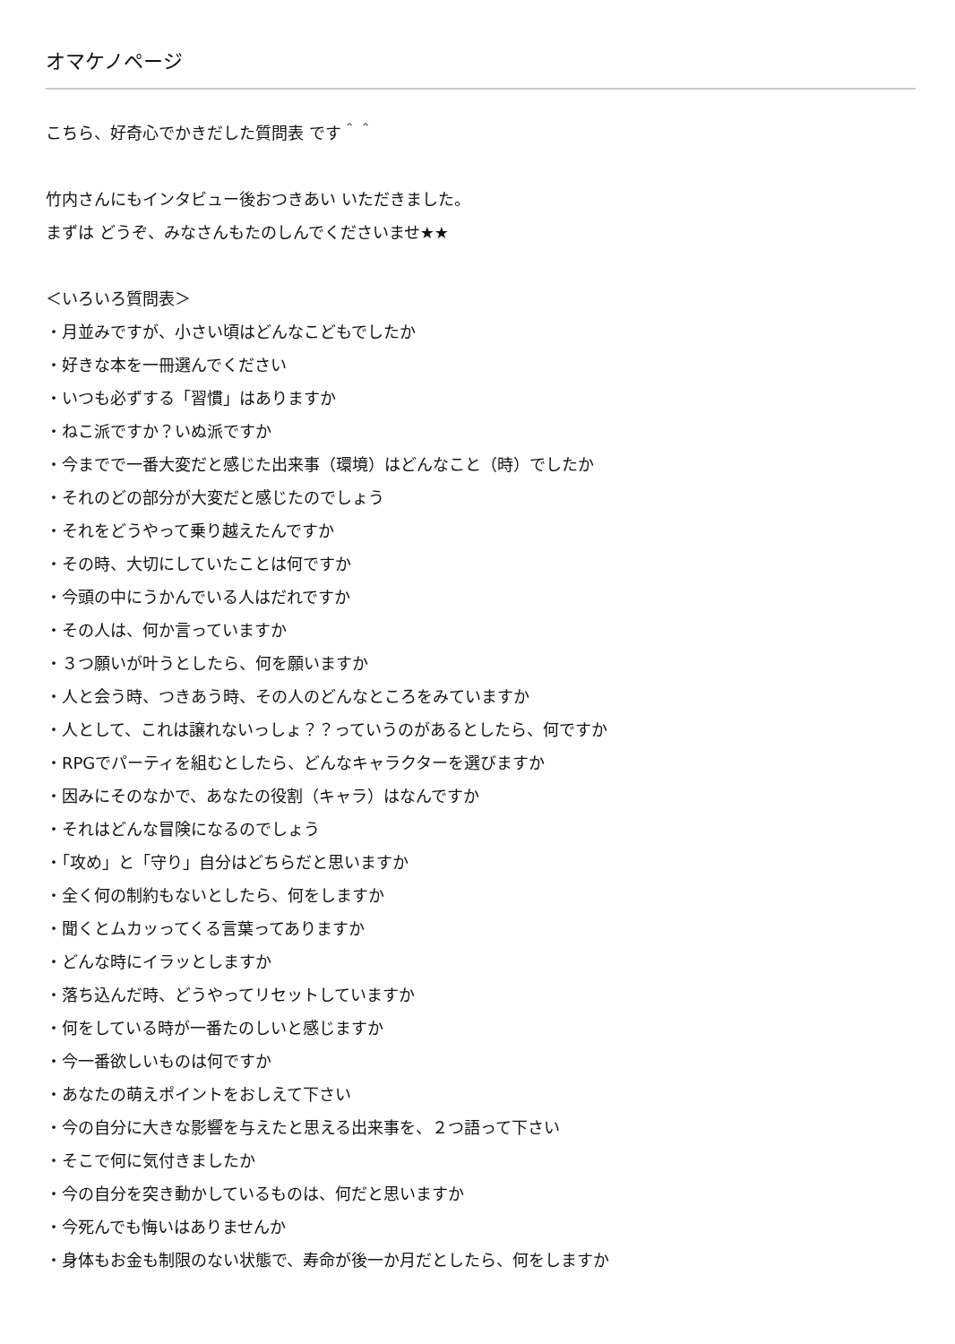オマケノページ
こちら、好奇心でかきだした質問表 です＾＾
竹内さんにもインタビュー後おつきあい いただきました。
まずは どうぞ、みなさんもたのしんでくださいませ★★
＜いろいろ質問表＞
・月並みですが、小さい頃はどんなこどもでしたか
・好きな本を一冊選んでください
・いつも必ずする「習慣」はありますか
・ねこ派ですか？いぬ派ですか
・今までで一番大変だと感じた出来事（環境）はどんなこと（時）でしたか
・それのどの部分が大変だと感じたのでしょう
・それをどうやって乗り越えたんですか
・その時、大切にしていたことは何ですか
・今頭の中にうかんでいる人はだれですか
・その人は、何か言っていますか
・３つ願いが叶うとしたら、何を願いますか
・人と会う時、つきあう時、その人のどんなところをみていますか
・人として、これは譲れないっしょ？？っていうのがあるとしたら、何ですか
・RPGでパーティを組むとしたら、どんなキャラクターを選びますか
・因みにそのなかで、あなたの役割（キャラ）はなんですか
・それはどんな冒険になるのでしょう
・「攻め」と「守り」自分はどちらだと思いますか
・全く何の制約もないとしたら、何をしますか
・聞くとムカッってくる言葉ってありますか
・どんな時にイラッとしますか
・落ち込んだ時、どうやってリセットしていますか
・何をしている時が一番たのしいと感じますか
・今一番欲しいものは何ですか
・あなたの萌えポイントをおしえて下さい
・今の自分に大きな影響を与えたと思える出来事を、２つ語って下さい
・そこで何に気付きましたか
・今の自分を突き動かしているものは、何だと思いますか
・今死んでも悔いはありませんか
・身体もお金も制限のない状態で、寿命が後一か月だとしたら、何をしますか